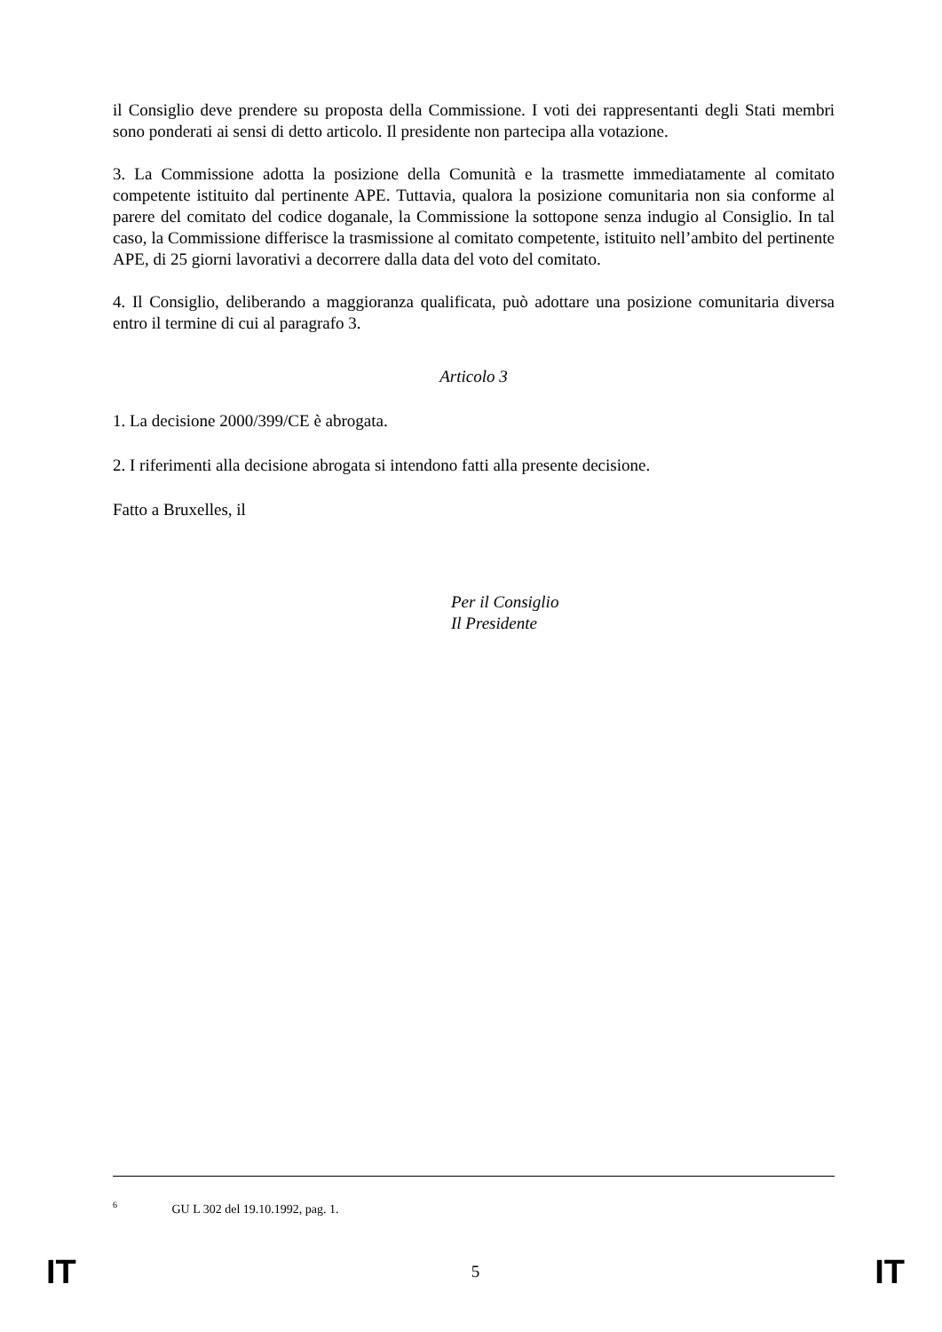il Consiglio deve prendere su proposta della Commissione. I voti dei rappresentanti degli Stati membri sono ponderati ai sensi di detto articolo. Il presidente non partecipa alla votazione.
3. La Commissione adotta la posizione della Comunità e la trasmette immediatamente al comitato competente istituito dal pertinente APE. Tuttavia, qualora la posizione comunitaria non sia conforme al parere del comitato del codice doganale, la Commissione la sottopone senza indugio al Consiglio. In tal caso, la Commissione differisce la trasmissione al comitato competente, istituito nell’ambito del pertinente APE, di 25 giorni lavorativi a decorrere dalla data del voto del comitato.
4. Il Consiglio, deliberando a maggioranza qualificata, può adottare una posizione comunitaria diversa entro il termine di cui al paragrafo 3.
Articolo 3
1. La decisione 2000/399/CE è abrogata.
2. I riferimenti alla decisione abrogata si intendono fatti alla presente decisione.
Fatto a Bruxelles, il
Per il Consiglio
Il Presidente
<sup>6</sup> GU L 302 del 19.10.1992, pag. 1.
IT 5 IT